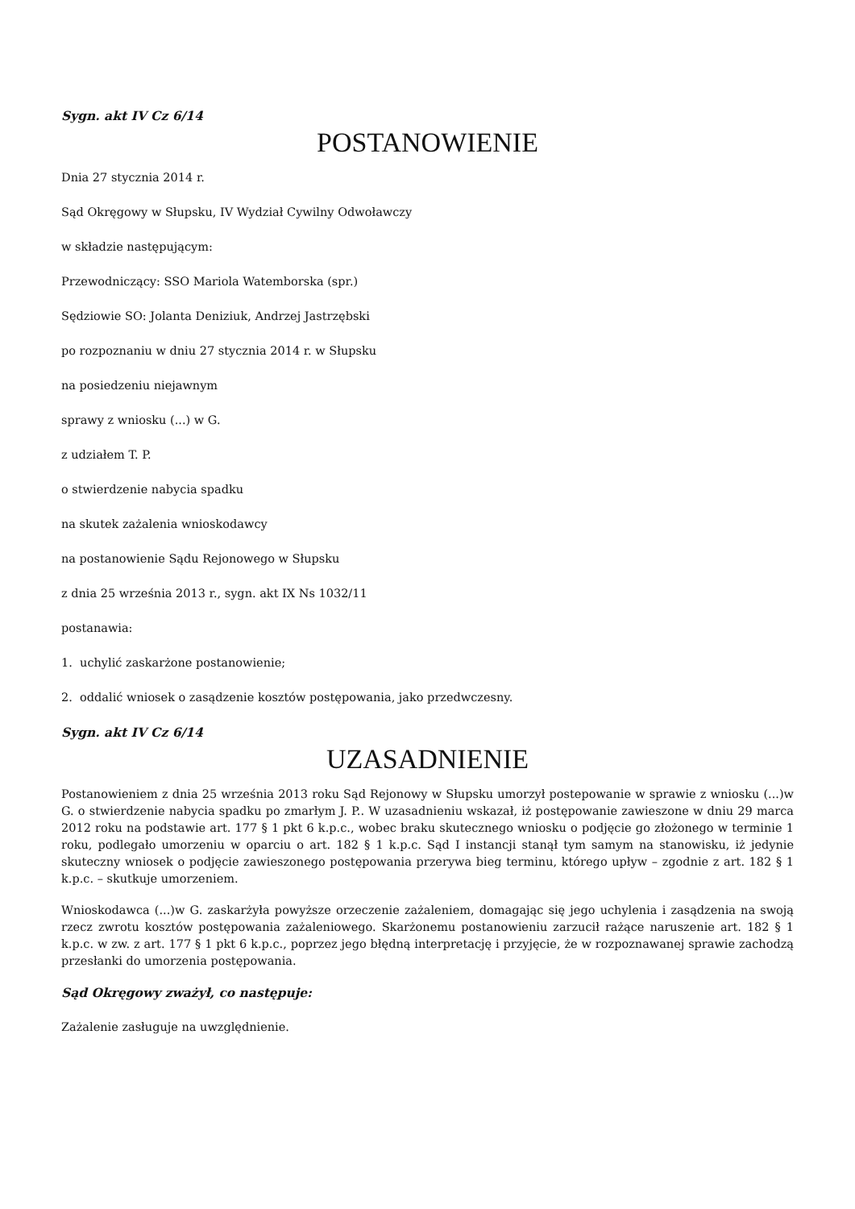Sygn. akt IV Cz 6/14
POSTANOWIENIE
Dnia 27 stycznia 2014 r.
Sąd Okręgowy w Słupsku, IV Wydział Cywilny Odwoławczy
w składzie następującym:
Przewodniczący: SSO Mariola Watemborska (spr.)
Sędziowie SO: Jolanta Deniziuk, Andrzej Jastrzębski
po rozpoznaniu w dniu 27 stycznia 2014 r. w Słupsku
na posiedzeniu niejawnym
sprawy z wniosku (...) w G.
z udziałem T. P.
o stwierdzenie nabycia spadku
na skutek zażalenia wnioskodawcy
na postanowienie Sądu Rejonowego w Słupsku
z dnia 25 września 2013 r., sygn. akt IX Ns 1032/11
postanawia:
1. uchylić zaskarżone postanowienie;
2. oddalić wniosek o zasądzenie kosztów postępowania, jako przedwczesny.
Sygn. akt IV Cz 6/14
UZASADNIENIE
Postanowieniem z dnia 25 września 2013 roku Sąd Rejonowy w Słupsku umorzył postepowanie w sprawie z wniosku (...)w G. o stwierdzenie nabycia spadku po zmarłym J. P.. W uzasadnieniu wskazał, iż postępowanie zawieszone w dniu 29 marca 2012 roku na podstawie art. 177 § 1 pkt 6 k.p.c., wobec braku skutecznego wniosku o podjęcie go złożonego w terminie 1 roku, podlegało umorzeniu w oparciu o art. 182 § 1 k.p.c. Sąd I instancji stanął tym samym na stanowisku, iż jedynie skuteczny wniosek o podjęcie zawieszonego postępowania przerywa bieg terminu, którego upływ – zgodnie z art. 182 § 1 k.p.c. – skutkuje umorzeniem.
Wnioskodawca (...)w G. zaskarżyła powyższe orzeczenie zażaleniem, domagając się jego uchylenia i zasądzenia na swoją rzecz zwrotu kosztów postępowania zażaleniowego. Skarżonemu postanowieniu zarzucił rażące naruszenie art. 182 § 1 k.p.c. w zw. z art. 177 § 1 pkt 6 k.p.c., poprzez jego błędną interpretację i przyjęcie, że w rozpoznawanej sprawie zachodzą przesłanki do umorzenia postępowania.
Sąd Okręgowy zważył, co następuje:
Zażalenie zasługuje na uwzględnienie.